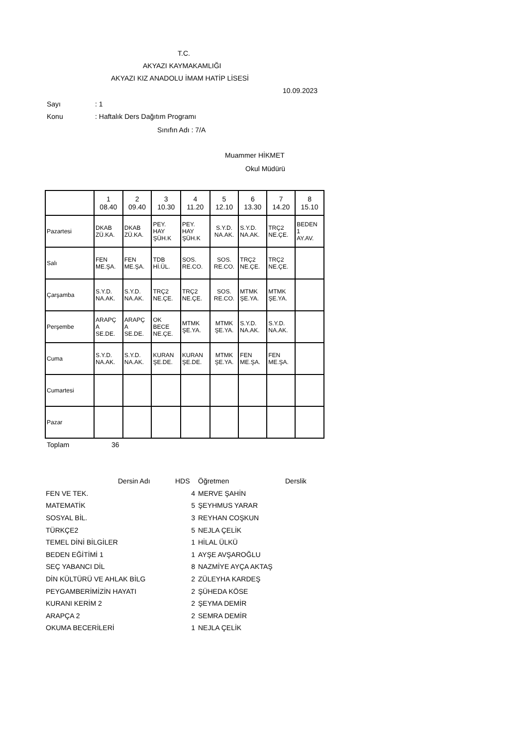T.C.
AKYAZI KAYMAKAMLIĞI
AKYAZI KIZ ANADOLU İMAM HATİP LİSESİ
10.09.2023
Sayı: 1
Konu: Haftalık Ders Dağıtım Programı
Sınıfın Adı : 7/A
Muammer HİKMET
Okul Müdürü
| | 1 08.40 | 2 09.40 | 3 10.30 | 4 11.20 | 5 12.10 | 6 13.30 | 7 14.20 | 8 15.10 |
| --- | --- | --- | --- | --- | --- | --- | --- | --- |
| Pazartesi | DKAB ZÜ.KA. | DKAB ZÜ.KA. | PEY. HAY ŞÜH.K | PEY. HAY ŞÜH.K | S.Y.D. NA.AK. | S.Y.D. NA.AK. | TRÇ2 NE.ÇE. | BEDEN 1 AY.AV. |
| Salı | FEN ME.ŞA. | FEN ME.ŞA. | TDB Hİ.ÜL. | SOS. RE.CO. | SOS. RE.CO. | TRÇ2 NE.ÇE. | TRÇ2 NE.ÇE. | |
| Çarşamba | S.Y.D. NA.AK. | S.Y.D. NA.AK. | TRÇ2 NE.ÇE. | TRÇ2 NE.ÇE. | SOS. RE.CO. | MTMK ŞE.YA. | MTMK ŞE.YA. | |
| Perşembe | ARAPÇ A SE.DE. | ARAPÇ A SE.DE. | OK BECE NE.ÇE. | MTMK ŞE.YA. | MTMK ŞE.YA. | S.Y.D. NA.AK. | S.Y.D. NA.AK. | |
| Cuma | S.Y.D. NA.AK. | S.Y.D. NA.AK. | KURAN ŞE.DE. | KURAN ŞE.DE. | MTMK ŞE.YA. | FEN ME.ŞA. | FEN ME.ŞA. | |
| Cumartesi | | | | | | | | |
| Pazar | | | | | | | | |
Toplam 36
| | Dersin Adı | HDS | Öğretmen | Derslik |
| FEN VE TEK. | | 4 | MERVE ŞAHİN | |
| MATEMATİK | | 5 | ŞEYHMUS YARAR | |
| SOSYAL BİL. | | 3 | REYHAN COŞKUN | |
| TÜRKÇE2 | | 5 | NEJLA ÇELİK | |
| TEMEL DİNİ BİLGİLER | | 1 | HİLAL ÜLKÜ | |
| BEDEN EĞİTİMİ 1 | | 1 | AYŞE AVŞAROĞLU | |
| SEÇ YABANCI DİL | | 8 | NAZMİYE AYÇA AKTAŞ | |
| DİN KÜLTÜRÜ VE AHLAK BİLG | | 2 | ZÜLEYHA KARDEŞ | |
| PEYGAMBERİMİZİN HAYATI | | 2 | ŞÜHEDA KÖSE | |
| KURANI KERİM 2 | | 2 | ŞEYMA DEMİR | |
| ARAPÇA 2 | | 2 | SEMRA DEMİR | |
| OKUMA BECERİLERİ | | 1 | NEJLA ÇELİK | |